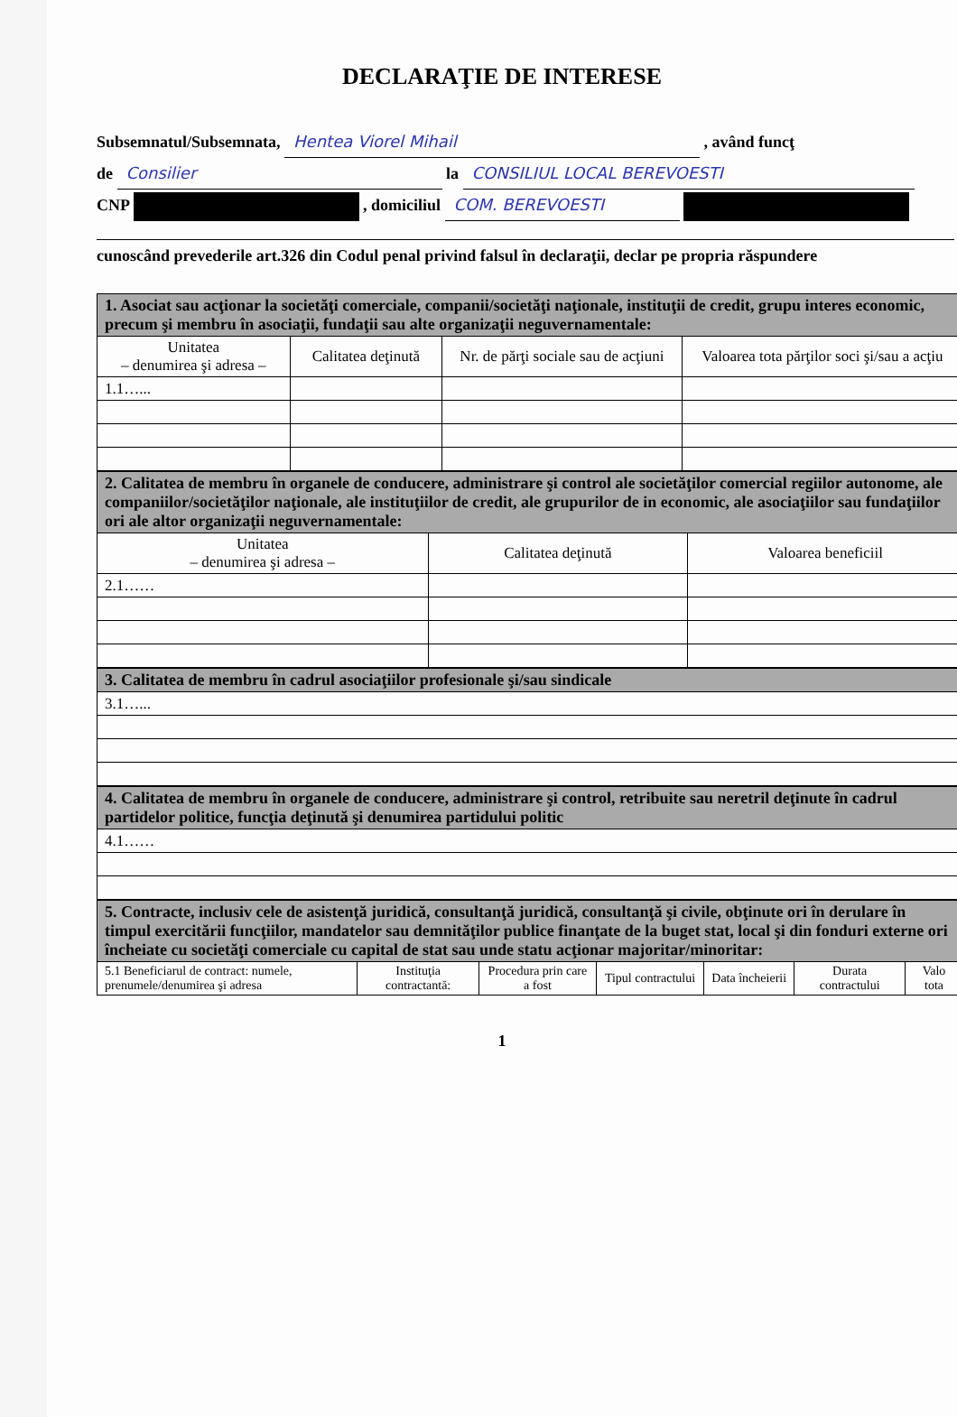DECLARAŢIE DE INTERESE
Subsemnatul/Subsemnata, Hentea Viorel Mihail , având funcţ
de Consilier la CONSILIUL LOCAL BEREVOESTI
CNP , domiciliul COM. BEREVOESTI
cunoscând prevederile art.326 din Codul penal privind falsul în declaraţii, declar pe propria răspundere
| 1. Asociat sau acţionar la societăţi comerciale, companii/societăţi naţionale, instituţii de credit, grupu interes economic, precum şi membru în asociaţii, fundaţii sau alte organizaţii neguvernamentale: | | | |
| --- | --- | --- | --- |
| Unitatea – denumirea şi adresa – | Calitatea deţinută | Nr. de părţi sociale sau de acţiuni | Valoarea tota părţilor soci şi/sau a acţiu |
| 1.1…... | | | |
| 2. Calitatea de membru în organele de conducere, administrare şi control ale societăţilor comercial regiilor autonome, ale companiilor/societăţilor naţionale, ale instituţiilor de credit, ale grupurilor de in economic, ale asociaţiilor sau fundaţiilor ori ale altor organizaţii neguvernamentale: | | |
| --- | --- | --- |
| Unitatea – denumirea şi adresa – | Calitatea deţinută | Valoarea beneficiil |
| 2.1…… | | |
| 3. Calitatea de membru în cadrul asociaţiilor profesionale şi/sau sindicale |
| --- |
| 3.1…... |
| 4. Calitatea de membru în organele de conducere, administrare şi control, retribuite sau neretril deţinute în cadrul partidelor politice, funcţia deţinută şi denumirea partidului politic |
| --- |
| 4.1…… |
| 5. Contracte, inclusiv cele de asistenţă juridică, consultanţă juridică, consultanţă şi civile, obţinute ori în derulare în timpul exercitării funcţiilor, mandatelor sau demnităţilor publice finanţate de la buget stat, local şi din fonduri externe ori încheiate cu societăţi comerciale cu capital de stat sau unde statu acţionar majoritar/minoritar: | | | | | | |
| --- | --- | --- | --- | --- | --- | --- |
| 5.1 Beneficiarul de contract: numele, prenumele/denumirea şi adresa | Instituţia contractantă: | Procedura prin care a fost | Tipul contractului | Data încheierii | Durata contractului | Valo tota |
1